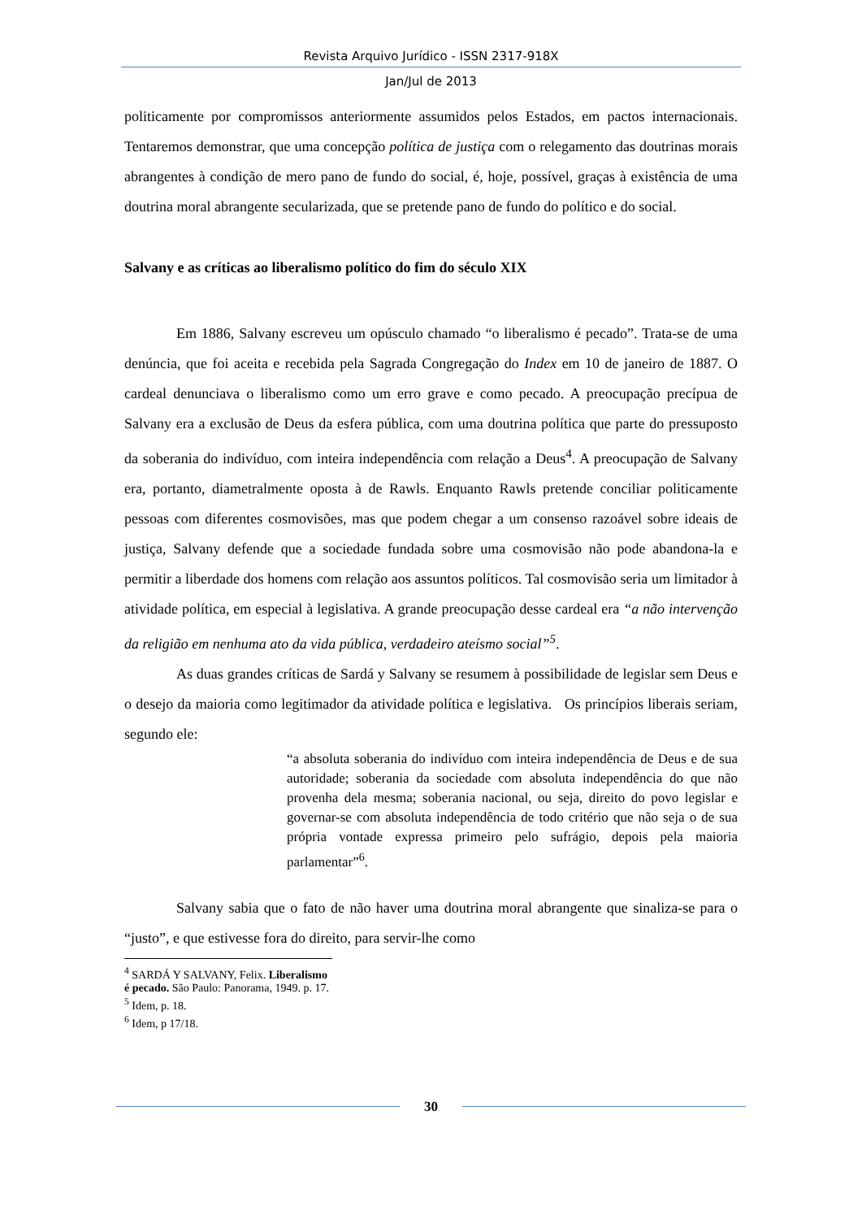Revista Arquivo Jurídico - ISSN 2317-918X
Jan/Jul de 2013
politicamente por compromissos anteriormente assumidos pelos Estados, em pactos internacionais. Tentaremos demonstrar, que uma concepção política de justiça com o relegamento das doutrinas morais abrangentes à condição de mero pano de fundo do social, é, hoje, possível, graças à existência de uma doutrina moral abrangente secularizada, que se pretende pano de fundo do político e do social.
Salvany e as críticas ao liberalismo político do fim do século XIX
Em 1886, Salvany escreveu um opúsculo chamado “o liberalismo é pecado”. Trata-se de uma denúncia, que foi aceita e recebida pela Sagrada Congregação do Index em 10 de janeiro de 1887. O cardeal denunciava o liberalismo como um erro grave e como pecado. A preocupação precípua de Salvany era a exclusão de Deus da esfera pública, com uma doutrina política que parte do pressuposto da soberania do indivíduo, com inteira independência com relação a Deus<sup>4</sup>. A preocupação de Salvany era, portanto, diametralmente oposta à de Rawls. Enquanto Rawls pretende conciliar politicamente pessoas com diferentes cosmovisões, mas que podem chegar a um consenso razoável sobre ideais de justiça, Salvany defende que a sociedade fundada sobre uma cosmovisão não pode abandona-la e permitir a liberdade dos homens com relação aos assuntos políticos. Tal cosmovisão seria um limitador à atividade política, em especial à legislativa. A grande preocupação desse cardeal era “a não intervenção da religião em nenhuma ato da vida pública, verdadeiro ateísmo social”<sup>5</sup>.
As duas grandes críticas de Sardá y Salvany se resumem à possibilidade de legislar sem Deus e o desejo da maioria como legitimador da atividade política e legislativa. Os princípios liberais seriam, segundo ele:
“a absoluta soberania do indivíduo com inteira independência de Deus e de sua autoridade; soberania da sociedade com absoluta independência do que não provenha dela mesma; soberania nacional, ou seja, direito do povo legislar e governar-se com absoluta independência de todo critério que não seja o de sua própria vontade expressa primeiro pelo sufrágio, depois pela maioria parlamentar”<sup>6</sup>.
Salvany sabia que o fato de não haver uma doutrina moral abrangente que sinaliza-se para o “justo”, e que estivesse fora do direito, para servir-lhe como
<sup>4</sup> SARDÁ Y SALVANY, Felix. Liberalismo é pecado. São Paulo: Panorama, 1949. p. 17.
<sup>5</sup> Idem, p. 18.
<sup>6</sup> Idem, p 17/18.
30